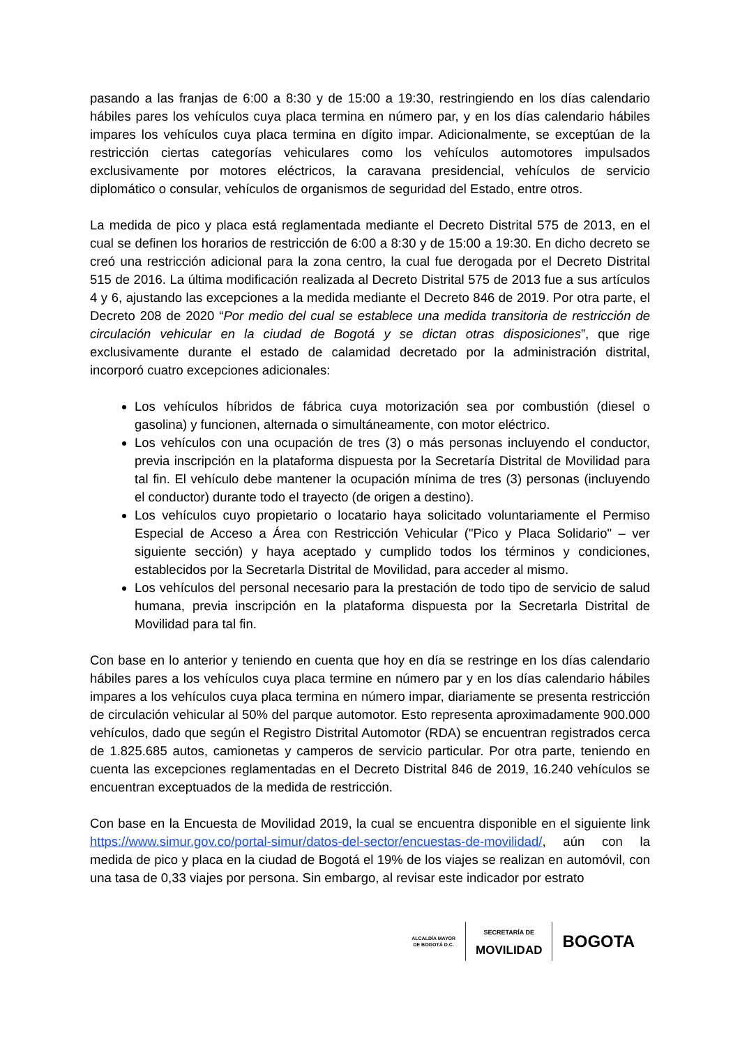pasando a las franjas de 6:00 a 8:30 y de 15:00 a 19:30, restringiendo en los días calendario hábiles pares los vehículos cuya placa termina en número par, y en los días calendario hábiles impares los vehículos cuya placa termina en dígito impar. Adicionalmente, se exceptúan de la restricción ciertas categorías vehiculares como los vehículos automotores impulsados exclusivamente por motores eléctricos, la caravana presidencial, vehículos de servicio diplomático o consular, vehículos de organismos de seguridad del Estado, entre otros.
La medida de pico y placa está reglamentada mediante el Decreto Distrital 575 de 2013, en el cual se definen los horarios de restricción de 6:00 a 8:30 y de 15:00 a 19:30. En dicho decreto se creó una restricción adicional para la zona centro, la cual fue derogada por el Decreto Distrital 515 de 2016. La última modificación realizada al Decreto Distrital 575 de 2013 fue a sus artículos 4 y 6, ajustando las excepciones a la medida mediante el Decreto 846 de 2019. Por otra parte, el Decreto 208 de 2020 “Por medio del cual se establece una medida transitoria de restricción de circulación vehicular en la ciudad de Bogotá y se dictan otras disposiciones”, que rige exclusivamente durante el estado de calamidad decretado por la administración distrital, incorporó cuatro excepciones adicionales:
Los vehículos híbridos de fábrica cuya motorización sea por combustión (diesel o gasolina) y funcionen, alternada o simultáneamente, con motor eléctrico.
Los vehículos con una ocupación de tres (3) o más personas incluyendo el conductor, previa inscripción en la plataforma dispuesta por la Secretaría Distrital de Movilidad para tal fin. El vehículo debe mantener la ocupación mínima de tres (3) personas (incluyendo el conductor) durante todo el trayecto (de origen a destino).
Los vehículos cuyo propietario o locatario haya solicitado voluntariamente el Permiso Especial de Acceso a Área con Restricción Vehicular ("Pico y Placa Solidario" – ver siguiente sección) y haya aceptado y cumplido todos los términos y condiciones, establecidos por la Secretarla Distrital de Movilidad, para acceder al mismo.
Los vehículos del personal necesario para la prestación de todo tipo de servicio de salud humana, previa inscripción en la plataforma dispuesta por la Secretarla Distrital de Movilidad para tal fin.
Con base en lo anterior y teniendo en cuenta que hoy en día se restringe en los días calendario hábiles pares a los vehículos cuya placa termine en número par y en los días calendario hábiles impares a los vehículos cuya placa termina en número impar, diariamente se presenta restricción de circulación vehicular al 50% del parque automotor. Esto representa aproximadamente 900.000 vehículos, dado que según el Registro Distrital Automotor (RDA) se encuentran registrados cerca de 1.825.685 autos, camionetas y camperos de servicio particular. Por otra parte, teniendo en cuenta las excepciones reglamentadas en el Decreto Distrital 846 de 2019, 16.240 vehículos se encuentran exceptuados de la medida de restricción.
Con base en la Encuesta de Movilidad 2019, la cual se encuentra disponible en el siguiente link https://www.simur.gov.co/portal-simur/datos-del-sector/encuestas-de-movilidad/, aún con la medida de pico y placa en la ciudad de Bogotá el 19% de los viajes se realizan en automóvil, con una tasa de 0,33 viajes por persona. Sin embargo, al revisar este indicador por estrato
ALCALDÍA MAYOR
DE BOGOTÁ D.C.
SECRETARÍA DE
MOVILIDAD
BOGOTA